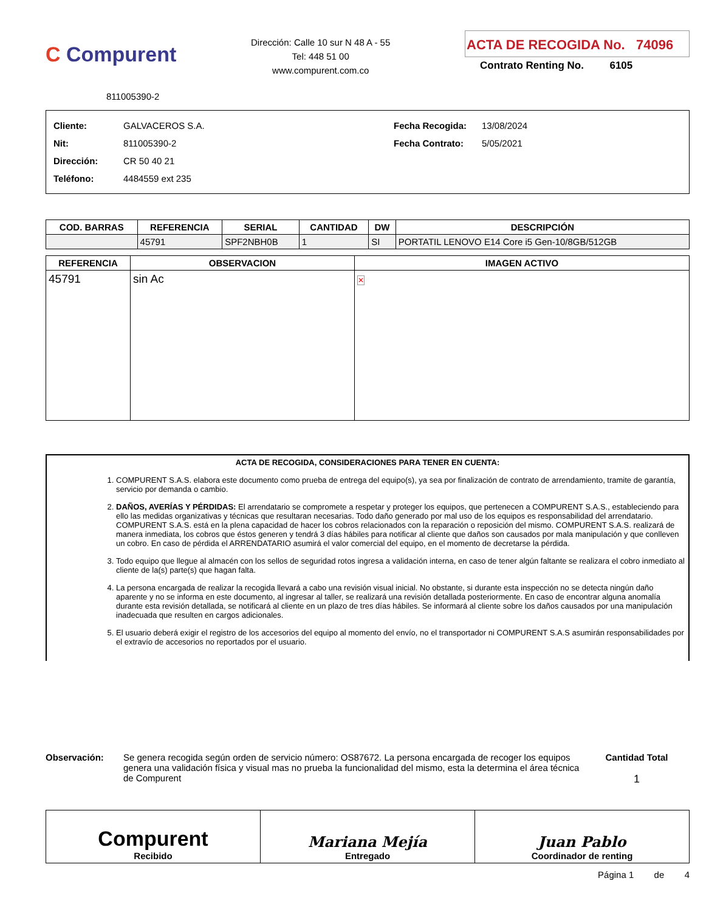C Compurent
Dirección: Calle 10 sur N 48 A - 55
Tel: 448 51 00
www.compurent.com.co
ACTA DE RECOGIDA No. 74096
Contrato Renting No. 6105
811005390-2
Cliente:
Nit:
Dirección:
Teléfono:
GALVACEROS S.A.
811005390-2
CR 50 40 21
4484559 ext 235
Fecha Recogida:
Fecha Contrato:
13/08/2024
5/05/2021
| COD. BARRAS | REFERENCIA | SERIAL | CANTIDAD | DW | DESCRIPCIÓN |
| --- | --- | --- | --- | --- | --- |
| | 45791 | SPF2NBH0B | 1 | SI | PORTATIL LENOVO E14 Core i5 Gen-10/8GB/512GB |
| REFERENCIA | OBSERVACION | IMAGEN ACTIVO |
| --- | --- | --- |
| 45791 | sin Ac | ✕ |
ACTA DE RECOGIDA, CONSIDERACIONES PARA TENER EN CUENTA:
1. COMPURENT S.A.S. elabora este documento como prueba de entrega del equipo(s), ya sea por finalización de contrato de arrendamiento, tramite de garantía, servicio por demanda o cambio.
2. DAÑOS, AVERÍAS Y PÉRDIDAS: El arrendatario se compromete a respetar y proteger los equipos, que pertenecen a COMPURENT S.A.S., estableciendo para ello las medidas organizativas y técnicas que resultaran necesarias. Todo daño generado por mal uso de los equipos es responsabilidad del arrendatario. COMPURENT S.A.S. está en la plena capacidad de hacer los cobros relacionados con la reparación o reposición del mismo. COMPURENT S.A.S. realizará de manera inmediata, los cobros que éstos generen y tendrá 3 días hábiles para notificar al cliente que daños son causados por mala manipulación y que conlleven un cobro. En caso de pérdida el ARRENDATARIO asumirá el valor comercial del equipo, en el momento de decretarse la pérdida.
3. Todo equipo que llegue al almacén con los sellos de seguridad rotos ingresa a validación interna, en caso de tener algún faltante se realizara el cobro inmediato al cliente de la(s) parte(s) que hagan falta.
4. La persona encargada de realizar la recogida llevará a cabo una revisión visual inicial. No obstante, si durante esta inspección no se detecta ningún daño aparente y no se informa en este documento, al ingresar al taller, se realizará una revisión detallada posteriormente. En caso de encontrar alguna anomalía durante esta revisión detallada, se notificará al cliente en un plazo de tres días hábiles. Se informará al cliente sobre los daños causados por una manipulación inadecuada que resulten en cargos adicionales.
5. El usuario deberá exigir el registro de los accesorios del equipo al momento del envío, no el transportador ni COMPURENT S.A.S asumirán responsabilidades por el extravío de accesorios no reportados por el usuario.
Observación: Se genera recogida según orden de servicio número: OS87672. La persona encargada de recoger los equipos genera una validación física y visual mas no prueba la funcionalidad del mismo, esta la determina el área técnica de Compurent
Cantidad Total
1
| Compurent Recibido | Mariana Mejía Entregado | Juan Pablo Coordinador de renting |
Página 1 de 4